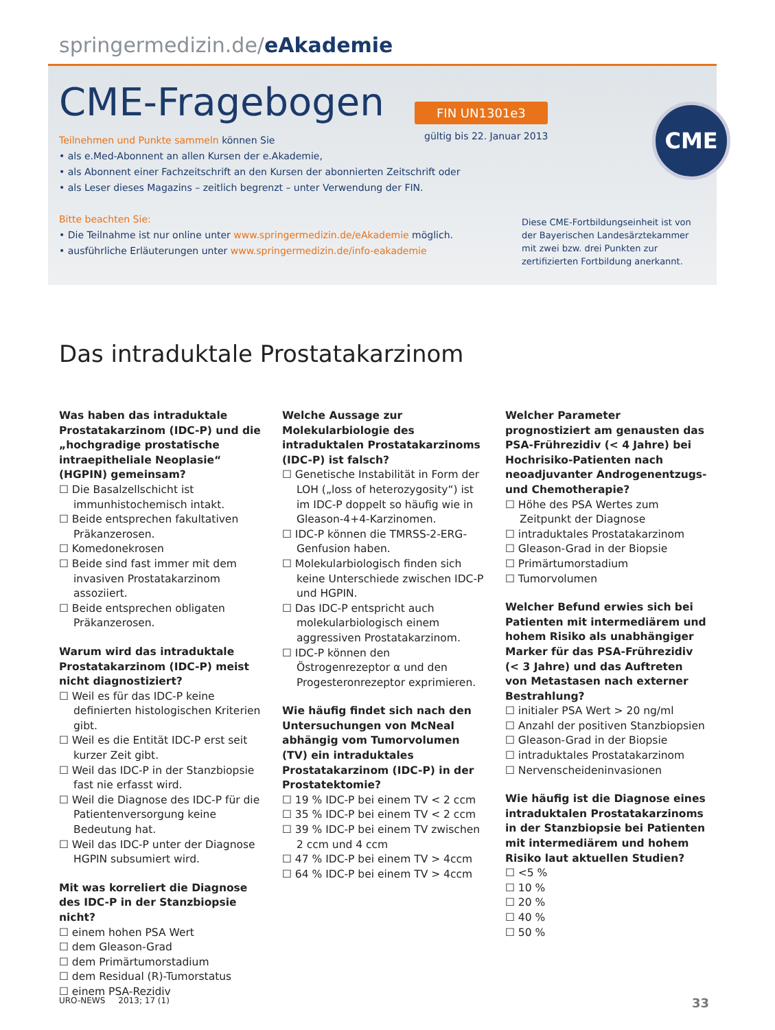springermedizin.de/eAkademie
CME
CME-Fragebogen
FIN UN1301e3
gültig bis 22. Januar 2013
Teilnehmen und Punkte sammeln können Sie
• als e.Med-Abonnent an allen Kursen der e.Akademie,
• als Abonnent einer Fachzeitschrift an den Kursen der abonnierten Zeitschrift oder
• als Leser dieses Magazins – zeitlich begrenzt – unter Verwendung der FIN.
Bitte beachten Sie:
• Die Teilnahme ist nur online unter www.springermedizin.de/eAkademie möglich.
• ausführliche Erläuterungen unter www.springermedizin.de/info-eakademie
Diese CME-Fortbildungseinheit ist von der Bayerischen Landesärztekammer mit zwei bzw. drei Punkten zur zertifizierten Fortbildung anerkannt.
Das intraduktale Prostatakarzinom
Was haben das intraduktale Prostata­karzinom (IDC-P) und die „hochgradige prostatische intraepitheliale Neoplasie“ (HGPIN) gemeinsam?
☐ Die Basalzellschicht ist immunhistochemisch intakt.
☐ Beide entsprechen fakultativen Präkanzerosen.
☐ Komedonekrosen
☐ Beide sind fast immer mit dem invasiven Prostatakarzinom assoziiert.
☐ Beide entsprechen obligaten Präkanzerosen.
Warum wird das intraduktale Prostatakarzinom (IDC-P) meist nicht diagnostiziert?
☐ Weil es für das IDC-P keine definierten histologischen Kriterien gibt.
☐ Weil es die Entität IDC-P erst seit kurzer Zeit gibt.
☐ Weil das IDC-P in der Stanzbiopsie fast nie erfasst wird.
☐ Weil die Diagnose des IDC-P für die Patientenversorgung keine Bedeutung hat.
☐ Weil das IDC-P unter der Diagnose HGPIN subsumiert wird.
Mit was korreliert die Diagnose des IDC-P in der Stanzbiopsie nicht?
☐ einem hohen PSA Wert
☐ dem Gleason-Grad
☐ dem Primärtumorstadium
☐ dem Residual (R)-Tumorstatus
☐ einem PSA-Rezidiv
Welche Aussage zur Molekularbiologie des intraduktalen Prostatakarzinoms (IDC-P) ist falsch?
☐ Genetische Instabilität in Form der LOH („loss of heterozygosity“) ist im IDC-P doppelt so häufig wie in Gleason-4+4-Karzinomen.
☐ IDC-P können die TMRSS-2-ERG-Genfusion haben.
☐ Molekularbiologisch finden sich keine Unterschiede zwischen IDC-P und HGPIN.
☐ Das IDC-P entspricht auch molekularbiologisch einem aggressiven Prostatakarzinom.
☐ IDC-P können den Östrogenrezeptor α und den Progesteronrezeptor exprimieren.
Wie häufig findet sich nach den Untersuchungen von McNeal abhängig vom Tumorvolumen (TV) ein intraduktales Prostatakarzinom (IDC-P) in der Prostatektomie?
☐ 19 % IDC-P bei einem TV < 2 ccm
☐ 35 % IDC-P bei einem TV < 2 ccm
☐ 39 % IDC-P bei einem TV zwischen 2 ccm und 4 ccm
☐ 47 % IDC-P bei einem TV > 4ccm
☐ 64 % IDC-P bei einem TV > 4ccm
Welcher Parameter prognostiziert am genausten das PSA-Frührezidiv (< 4 Jahre) bei Hochrisiko-Patienten nach neoadjuvanter Androgenentzugs- und Chemotherapie?
☐ Höhe des PSA Wertes zum Zeitpunkt der Diagnose
☐ intraduktales Prostatakarzinom
☐ Gleason-Grad in der Biopsie
☐ Primärtumorstadium
☐ Tumorvolumen
Welcher Befund erwies sich bei Patienten mit intermediärem und hohem Risiko als unabhängiger Marker für das PSA-Frührezidiv (< 3 Jahre) und das Auftreten von Metastasen nach externer Bestrahlung?
☐ initialer PSA Wert > 20 ng/ml
☐ Anzahl der positiven Stanzbiopsien
☐ Gleason-Grad in der Biopsie
☐ intraduktales Prostatakarzinom
☐ Nervenscheideninvasionen
Wie häufig ist die Diagnose eines intraduktalen Prostatakarzinoms in der Stanzbiopsie bei Patienten mit intermediärem und hohem Risiko laut aktuellen Studien?
☐ <5 %
☐ 10 %
☐ 20 %
☐ 40 %
☐ 50 %
URO-NEWS 2013; 17 (1) 33